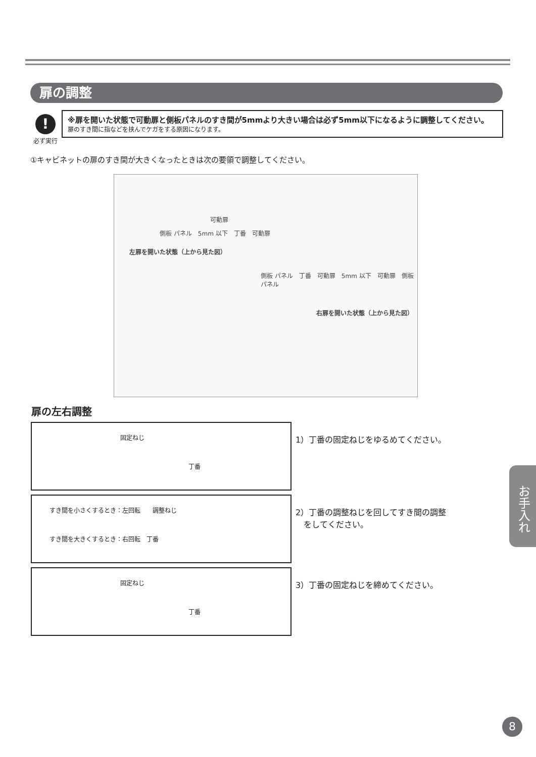扉の調整
!
必ず実行
※扉を開いた状態で可動扉と側板パネルのすき間が5mmより大きい場合は必ず5mm以下になるように調整してください。
扉のすき間に指などを挟んでケガをする原因になります。
①キャビネットの扉のすき間が大きくなったときは次の要領で調整してください。
可動扉
側板 パネル　5mm 以下　丁番　可動扉
左扉を開いた状態（上から見た図）
側板 パネル　丁番　可動扉　5mm 以下　可動扉　側板 パネル
右扉を開いた状態（上から見た図）
扉の左右調整
固定ねじ
丁番
すき間を小さくするとき：左回転　　調整ねじ
すき間を大きくするとき：右回転　丁番
固定ねじ
丁番
1）丁番の固定ねじをゆるめてください。
2）丁番の調整ねじを回してすき間の調整
　をしてください。
3）丁番の固定ねじを締めてください。
お手入れ
8